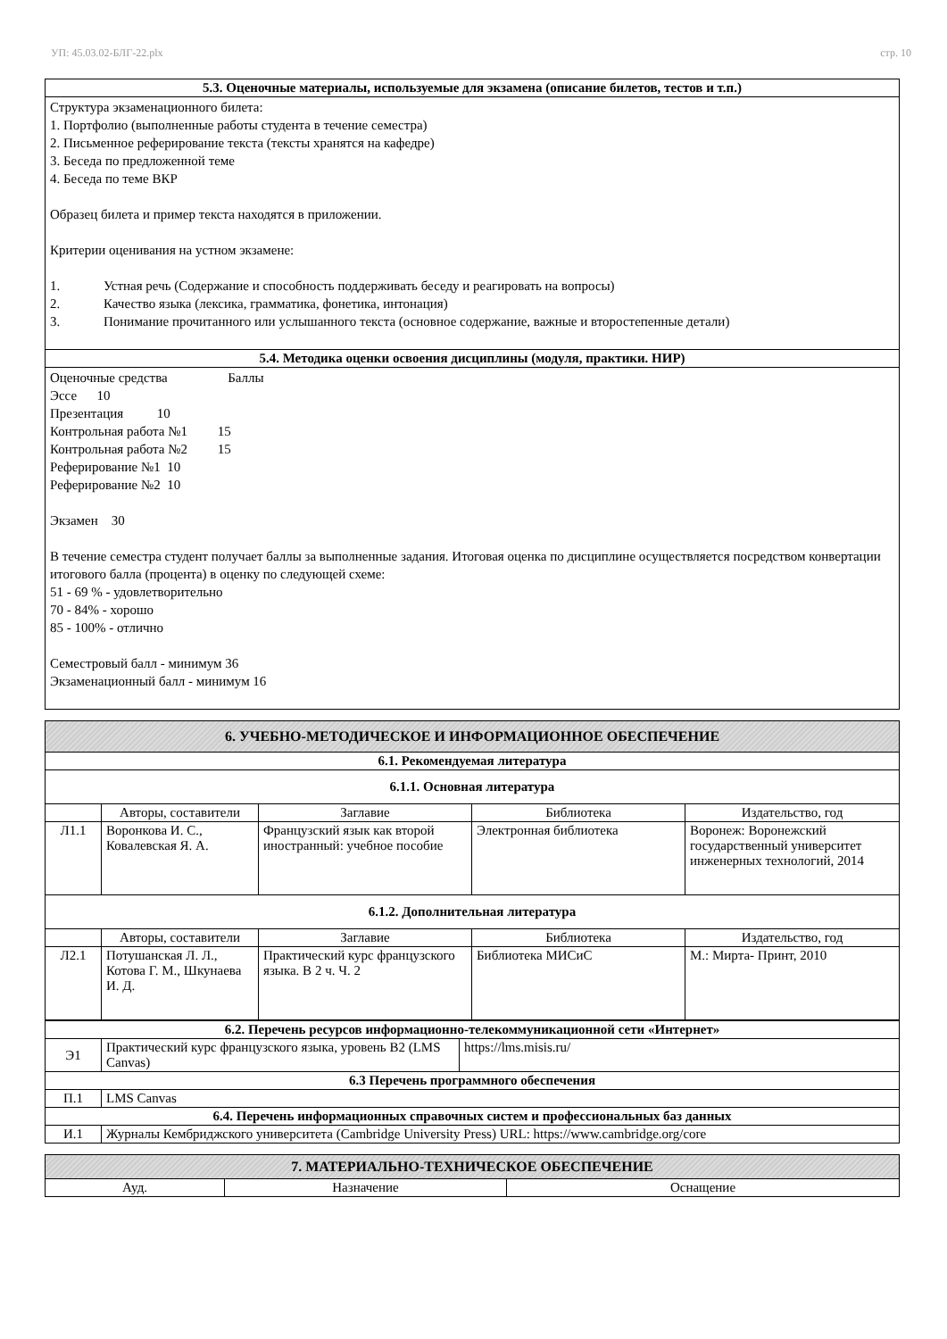УП: 45.03.02-БЛГ-22.plx стр. 10
| 5.3. Оценочные материалы, используемые для экзамена (описание билетов, тестов и т.п.) |
| --- |
| Структура экзаменационного билета: 1. Портфолио (выполненные работы студента в течение семестра) 2. Письменное реферирование текста (тексты хранятся на кафедре) 3. Беседа по предложенной теме 4. Беседа по теме ВКР Образец билета и пример текста находятся в приложении. Критерии оценивания на устном экзамене: 1. Устная речь (Содержание и способность поддерживать беседу и реагировать на вопросы) 2. Качество языка (лексика, грамматика, фонетика, интонация) 3. Понимание прочитанного или услышанного текста (основное содержание, важные и второстепенные детали) |
| 5.4. Методика оценки освоения дисциплины (модуля, практики. НИР) |
| Оценочные средства Баллы Эссе 10 Презентация 10 Контрольная работа №1 15 Контрольная работа №2 15 Реферирование №1 10 Реферирование №2 10 Экзамен 30 В течение семестра студент получает баллы за выполненные задания. Итоговая оценка по дисциплине осуществляется посредством конвертации итогового балла (процента) в оценку по следующей схеме: 51 - 69 % - удовлетворительно 70 - 84% - хорошо 85 - 100% - отлично Семестровый балл - минимум 36 Экзаменационный балл - минимум 16 |
| 6. УЧЕБНО-МЕТОДИЧЕСКОЕ И ИНФОРМАЦИОННОЕ ОБЕСПЕЧЕНИЕ | | | | |
| --- | --- | --- | --- | --- |
| 6.1. Рекомендуемая литература | | | | |
| 6.1.1. Основная литература | | | | |
| | Авторы, составители | Заглавие | Библиотека | Издательство, год |
| Л1.1 | Воронкова И. С., Ковалевская Я. А. | Французский язык как второй иностранный: учебное пособие | Электронная библиотека | Воронеж: Воронежский государственный университет инженерных технологий, 2014 |
| 6.1.2. Дополнительная литература | | | | |
| | Авторы, составители | Заглавие | Библиотека | Издательство, год |
| Л2.1 | Потушанская Л. Л., Котова Г. М., Шкунаева И. Д. | Практический курс французского языка. В 2 ч. Ч. 2 | Библиотека МИСиС | М.: Мирта- Принт, 2010 |
| 6.2. Перечень ресурсов информационно-телекоммуникационной сети «Интернет» | | |
| --- | --- | --- |
| Э1 | Практический курс французского языка, уровень B2 (LMS Canvas) | https://lms.misis.ru/ |
| 6.3 Перечень программного обеспечения | | |
| П.1 | LMS Canvas | |
| 6.4. Перечень информационных справочных систем и профессиональных баз данных | | |
| И.1 | Журналы Кембриджского университета (Cambridge University Press) URL: https://www.cambridge.org/core | |
| 7. МАТЕРИАЛЬНО-ТЕХНИЧЕСКОЕ ОБЕСПЕЧЕНИЕ | | |
| --- | --- | --- |
| Ауд. | Назначение | Оснащение |